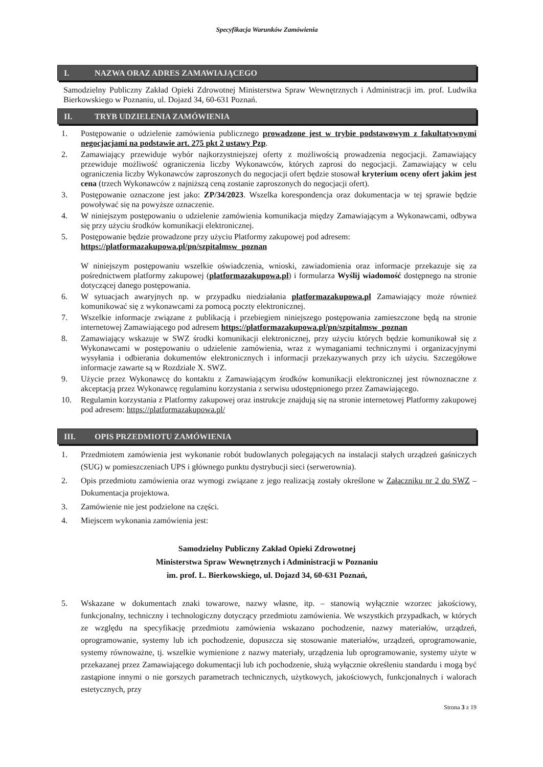Specyfikacja Warunków Zamówienia
I. NAZWA ORAZ ADRES ZAMAWIAJĄCEGO
Samodzielny Publiczny Zakład Opieki Zdrowotnej Ministerstwa Spraw Wewnętrznych i Administracji im. prof. Ludwika Bierkowskiego w Poznaniu, ul. Dojazd 34, 60-631 Poznań.
II. TRYB UDZIELENIA ZAMÓWIENIA
1. Postępowanie o udzielenie zamówienia publicznego prowadzone jest w trybie podstawowym z fakultatywnymi negocjacjami na podstawie art. 275 pkt 2 ustawy Pzp.
2. Zamawiający przewiduje wybór najkorzystniejszej oferty z możliwością prowadzenia negocjacji. Zamawiający przewiduje możliwość ograniczenia liczby Wykonawców, których zaprosi do negocjacji. Zamawiający w celu ograniczenia liczby Wykonawców zaproszonych do negocjacji ofert będzie stosował kryterium oceny ofert jakim jest cena (trzech Wykonawców z najniższą ceną zostanie zaproszonych do negocjacji ofert).
3. Postępowanie oznaczone jest jako: ZP/34/2023. Wszelka korespondencja oraz dokumentacja w tej sprawie będzie powoływać się na powyższe oznaczenie.
4. W niniejszym postępowaniu o udzielenie zamówienia komunikacja między Zamawiającym a Wykonawcami, odbywa się przy użyciu środków komunikacji elektronicznej.
5. Postępowanie będzie prowadzone przy użyciu Platformy zakupowej pod adresem:
https://platformazakupowa.pl/pn/szpitalmsw_poznan
W niniejszym postępowaniu wszelkie oświadczenia, wnioski, zawiadomienia oraz informacje przekazuje się za pośrednictwem platformy zakupowej (platformazakupowa.pl) i formularza Wyślij wiadomość dostępnego na stronie dotyczącej danego postępowania.
6. W sytuacjach awaryjnych np. w przypadku niedziałania platformazakupowa.pl Zamawiający może również komunikować się z wykonawcami za pomocą poczty elektronicznej.
7. Wszelkie informacje związane z publikacją i przebiegiem niniejszego postępowania zamieszczone będą na stronie internetowej Zamawiającego pod adresem https://platformazakupowa.pl/pn/szpitalmsw_poznan
8. Zamawiający wskazuje w SWZ środki komunikacji elektronicznej, przy użyciu których będzie komunikował się z Wykonawcami w postępowaniu o udzielenie zamówienia, wraz z wymaganiami technicznymi i organizacyjnymi wysyłania i odbierania dokumentów elektronicznych i informacji przekazywanych przy ich użyciu. Szczegółowe informacje zawarte są w Rozdziale X. SWZ.
9. Użycie przez Wykonawcę do kontaktu z Zamawiającym środków komunikacji elektronicznej jest równoznaczne z akceptacją przez Wykonawcę regulaminu korzystania z serwisu udostępnionego przez Zamawiającego.
10. Regulamin korzystania z Platformy zakupowej oraz instrukcje znajdują się na stronie internetowej Platformy zakupowej pod adresem: https://platformazakupowa.pl/
III. OPIS PRZEDMIOTU ZAMÓWIENIA
1. Przedmiotem zamówienia jest wykonanie robót budowlanych polegających na instalacji stałych urządzeń gaśniczych (SUG) w pomieszczeniach UPS i głównego punktu dystrybucji sieci (serwerownia).
2. Opis przedmiotu zamówienia oraz wymogi związane z jego realizacją zostały określone w Załączniku nr 2 do SWZ – Dokumentacja projektowa.
3. Zamówienie nie jest podzielone na części.
4. Miejscem wykonania zamówienia jest:
Samodzielny Publiczny Zakład Opieki Zdrowotnej
Ministerstwa Spraw Wewnętrznych i Administracji w Poznaniu
im. prof. L. Bierkowskiego, ul. Dojazd 34, 60-631 Poznań,
5. Wskazane w dokumentach znaki towarowe, nazwy własne, itp. – stanowią wyłącznie wzorzec jakościowy, funkcjonalny, techniczny i technologiczny dotyczący przedmiotu zamówienia. We wszystkich przypadkach, w których ze względu na specyfikację przedmiotu zamówienia wskazano pochodzenie, nazwy materiałów, urządzeń, oprogramowanie, systemy lub ich pochodzenie, dopuszcza się stosowanie materiałów, urządzeń, oprogramowanie, systemy równoważne, tj. wszelkie wymienione z nazwy materiały, urządzenia lub oprogramowanie, systemy użyte w przekazanej przez Zamawiającego dokumentacji lub ich pochodzenie, służą wyłącznie określeniu standardu i mogą być zastąpione innymi o nie gorszych parametrach technicznych, użytkowych, jakościowych, funkcjonalnych i walorach estetycznych, przy
Strona 3 z 19